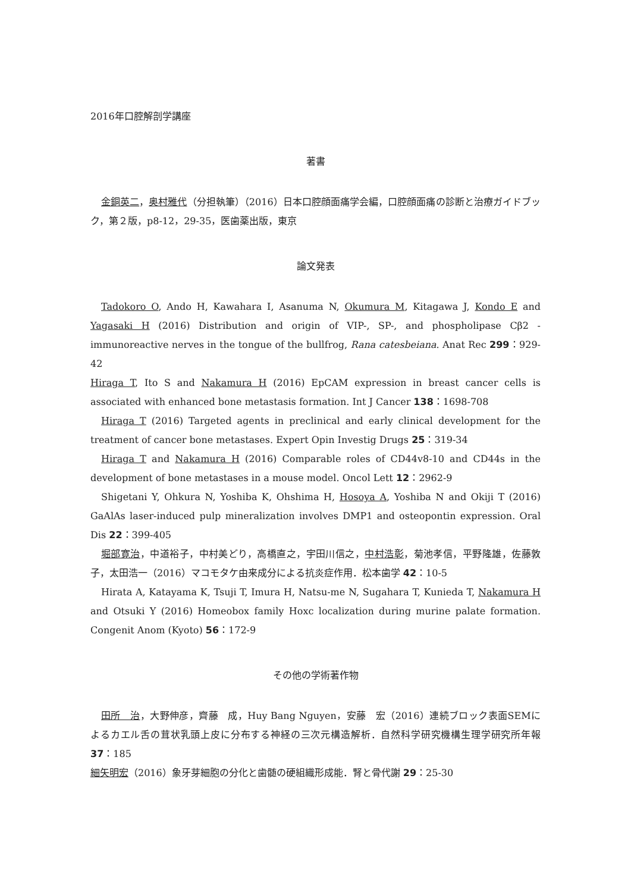2016年口腔解剖学講座
著書
金銅英二，奥村雅代（分担執筆）（2016）日本口腔顔面痛学会編，口腔顔面痛の診断と治療ガイドブック，第２版，p8-12，29-35，医歯薬出版，東京
論文発表
Tadokoro O, Ando H, Kawahara I, Asanuma N, Okumura M, Kitagawa J, Kondo E and Yagasaki H (2016) Distribution and origin of VIP-, SP-, and phospholipase Cβ2 -immunoreactive nerves in the tongue of the bullfrog, Rana catesbeiana. Anat Rec 299：929-42
Hiraga T, Ito S and Nakamura H (2016) EpCAM expression in breast cancer cells is associated with enhanced bone metastasis formation. Int J Cancer 138：1698-708
Hiraga T (2016) Targeted agents in preclinical and early clinical development for the treatment of cancer bone metastases. Expert Opin Investig Drugs 25：319-34
Hiraga T and Nakamura H (2016) Comparable roles of CD44v8-10 and CD44s in the development of bone metastases in a mouse model. Oncol Lett 12：2962-9
Shigetani Y, Ohkura N, Yoshiba K, Ohshima H, Hosoya A, Yoshiba N and Okiji T (2016) GaAlAs laser-induced pulp mineralization involves DMP1 and osteopontin expression. Oral Dis 22：399-405
堀部寛治，中道裕子，中村美どり，高橋直之，宇田川信之，中村浩彰，菊池孝信，平野隆雄，佐藤敦子，太田浩一（2016）マコモタケ由来成分による抗炎症作用．松本歯学 42：10-5
Hirata A, Katayama K, Tsuji T, Imura H, Natsu-me N, Sugahara T, Kunieda T, Nakamura H and Otsuki Y (2016) Homeobox family Hoxc localization during murine palate formation. Congenit Anom (Kyoto) 56：172-9
その他の学術著作物
田所　治，大野伸彦，齊藤　成，Huy Bang Nguyen，安藤　宏（2016）連続ブロック表面SEMによるカエル舌の茸状乳頭上皮に分布する神経の三次元構造解析．自然科学研究機構生理学研究所年報 37：185
細矢明宏（2016）象牙芽細胞の分化と歯髄の硬組織形成能．腎と骨代謝 29：25-30